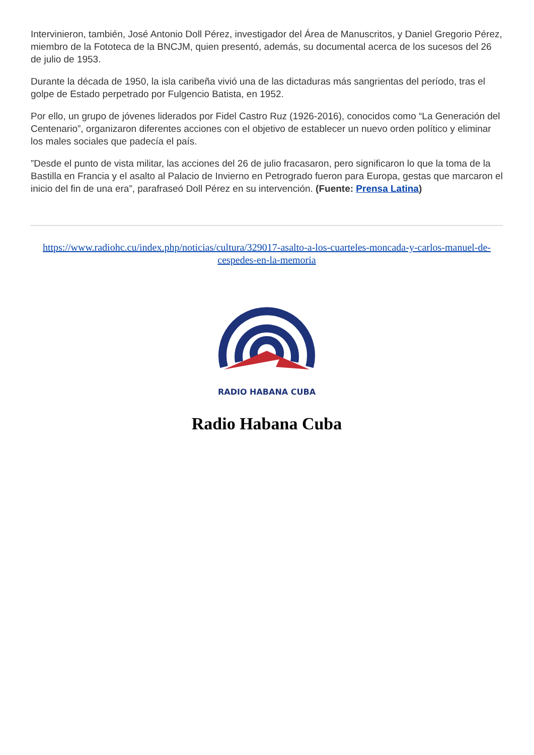Intervinieron, también, José Antonio Doll Pérez, investigador del Área de Manuscritos, y Daniel Gregorio Pérez, miembro de la Fototeca de la BNCJM, quien presentó, además, su documental acerca de los sucesos del 26 de julio de 1953.
Durante la década de 1950, la isla caribeña vivió una de las dictaduras más sangrientas del período, tras el golpe de Estado perpetrado por Fulgencio Batista, en 1952.
Por ello, un grupo de jóvenes liderados por Fidel Castro Ruz (1926-2016), conocidos como “La Generación del Centenario”, organizaron diferentes acciones con el objetivo de establecer un nuevo orden político y eliminar los males sociales que padecía el país.
”Desde el punto de vista militar, las acciones del 26 de julio fracasaron, pero significaron lo que la toma de la Bastilla en Francia y el asalto al Palacio de Invierno en Petrogrado fueron para Europa, gestas que marcaron el inicio del fin de una era”, parafraseó Doll Pérez en su intervención. (Fuente: Prensa Latina)
https://www.radiohc.cu/index.php/noticias/cultura/329017-asalto-a-los-cuarteles-moncada-y-carlos-manuel-de-cespedes-en-la-memoria
RADIO HABANA CUBA
Radio Habana Cuba